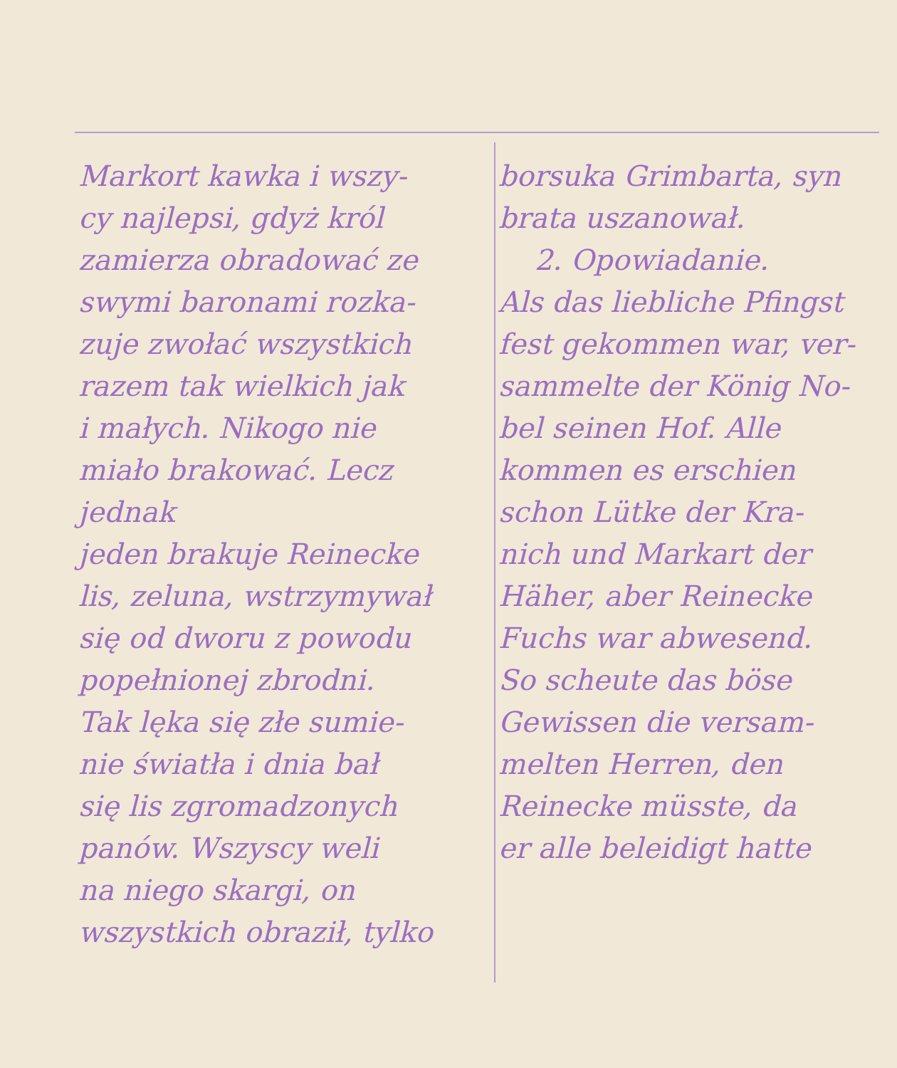Markort kawka i wszy-
cy najlepsi, gdyż król
zamierza obradować ze
swymi baronami rozka-
zuje zwołać wszystkich
razem tak wielkich jak
i małych. Nikogo nie
miało brakować. Lecz jednak
jeden brakuje Reinecke
lis, zeluna, wstrzymywał
się od dworu z powodu
popełnionej zbrodni.
Tak lęka się złe sumie-
nie światła i dnia bał
się lis zgromadzonych
panów. Wszyscy weli
na niego skargi, on
wszystkich obraził, tylko
borsuka Grimbarta, syn
brata uszanował.
2. Opowiadanie.
Als das liebliche Pfingst
fest gekommen war, ver-
sammelte der König No-
bel seinen Hof. Alle
kommen es erschien
schon Lütke der Kra-
nich und Markart der
Häher, aber Reinecke
Fuchs war abwesend.
So scheute das böse
Gewissen die versam-
melten Herren, den
Reinecke müsste, da
er alle beleidigt hatte